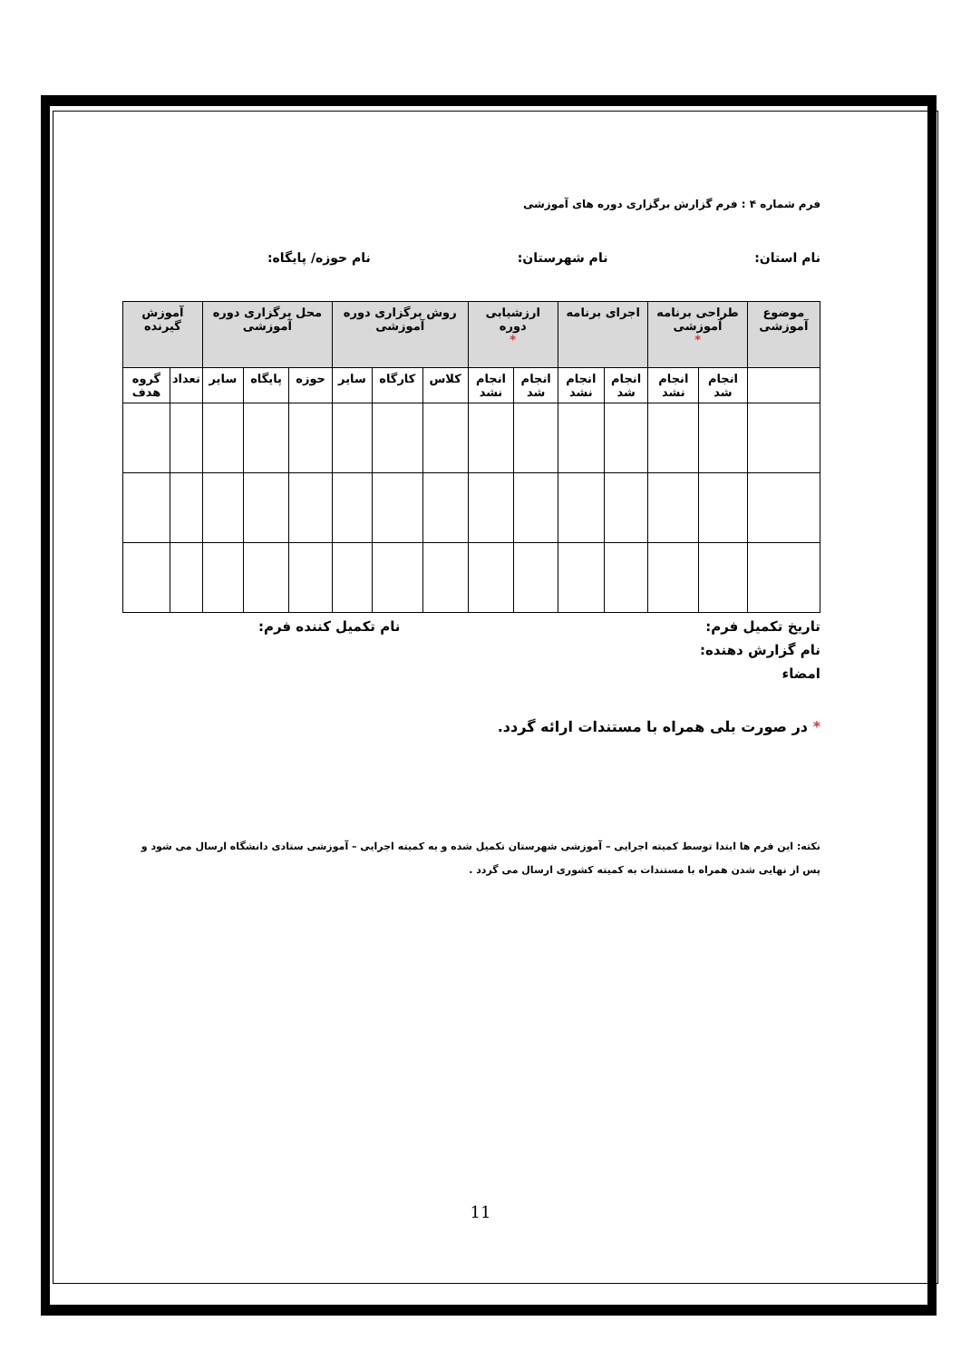فرم شماره ۴ : فرم گزارش برگزاری دوره های آموزشی
نام استان: نام شهرستان: نام حوزه/ پایگاه:
| موضوع آموزشی | طراحی برنامه آموزشی * | | اجرای برنامه | | ارزشیابی دوره * | | روش برگزاری دوره آموزشی | | | محل برگزاری دوره آموزشی | | | آموزش گیرنده | |
| --- | --- | --- | --- | --- | --- | --- | --- | --- | --- | --- | --- | --- | --- | --- |
| | انجام شد | انجام نشد | انجام شد | انجام نشد | انجام شد | انجام نشد | کلاس | کارگاه | سایر | حوزه | پایگاه | سایر | تعداد | گروه هدف |
تاریخ تکمیل فرم: نام تکمیل کننده فرم:
نام گزارش دهنده:
امضاء
* در صورت بلی همراه با مستندات ارائه گردد.
نکته: این فرم ها ابتدا توسط کمیته اجرایی – آموزشی شهرستان تکمیل شده و به کمیته اجرایی – آموزشی ستادی دانشگاه ارسال می شود و پس از نهایی شدن همراه با مستندات به کمیته کشوری ارسال می گردد .
11